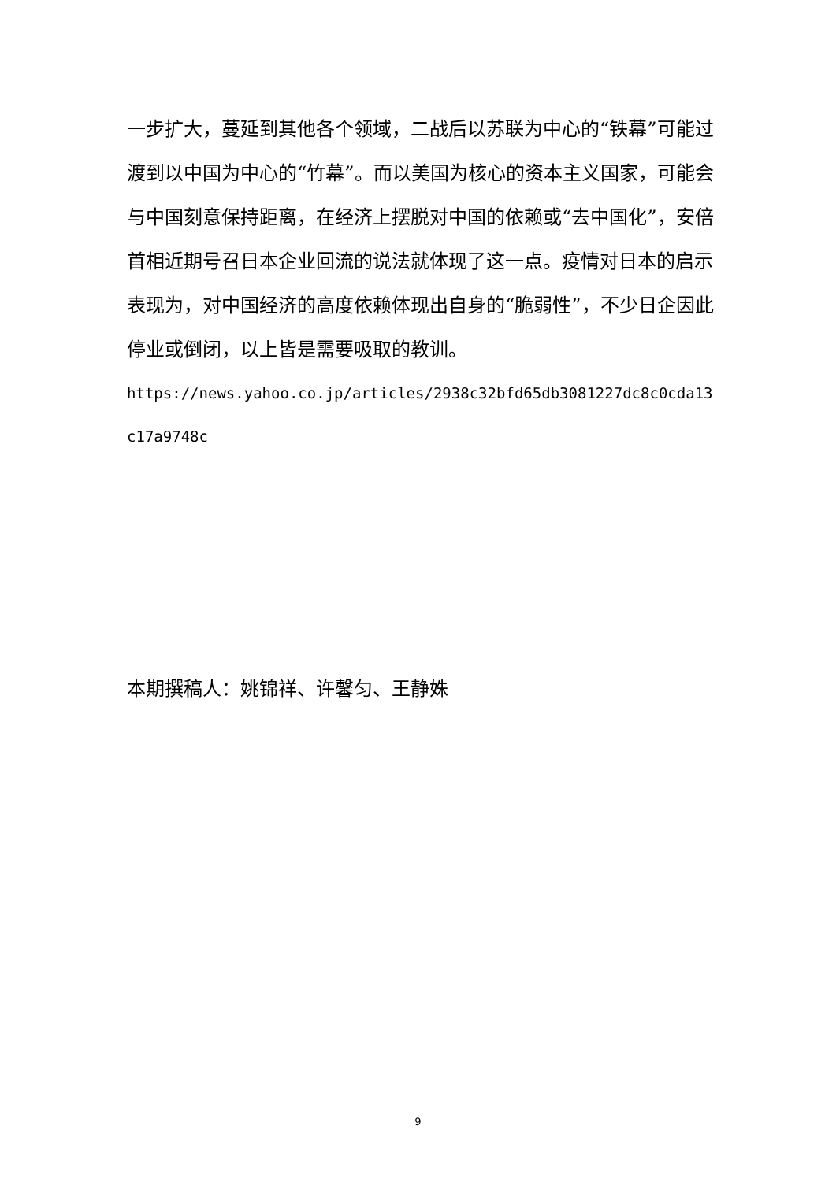一步扩大，蔓延到其他各个领域，二战后以苏联为中心的“铁幕”可能过渡到以中国为中心的“竹幕”。而以美国为核心的资本主义国家，可能会与中国刻意保持距离，在经济上摆脱对中国的依赖或“去中国化”，安倍首相近期号召日本企业回流的说法就体现了这一点。疫情对日本的启示表现为，对中国经济的高度依赖体现出自身的“脆弱性”，不少日企因此停业或倒闭，以上皆是需要吸取的教训。
https://news.yahoo.co.jp/articles/2938c32bfd65db3081227dc8c0cda13c17a9748c
本期撰稿人：姚锦祥、许馨匀、王静姝
9